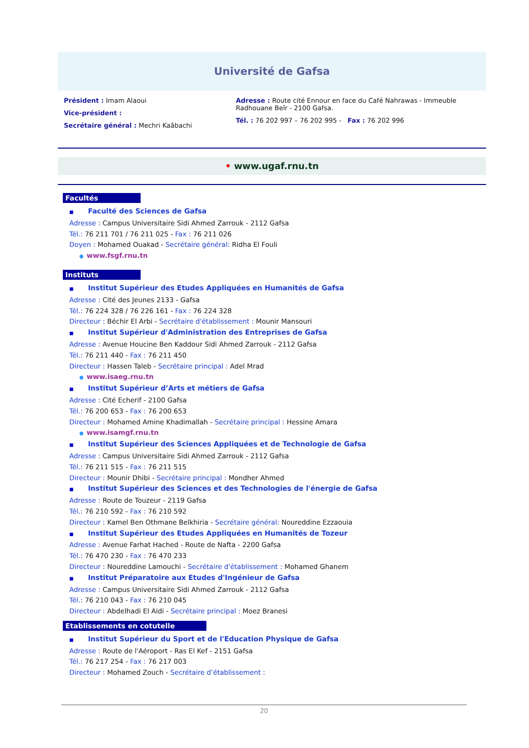Université de Gafsa
Président : Imam Alaoui
Vice-président :
Secrétaire général : Mechri Kaâbachi
Adresse : Route cité Ennour en face du Café Nahrawas - Immeuble Radhouane Beîr - 2100 Gafsa.
Tél. : 76 202 997 – 76 202 995 - Fax : 76 202 996
• www.ugaf.rnu.tn
Facultés
■ Faculté des Sciences de Gafsa
Adresse : Campus Universitaire Sidi Ahmed Zarrouk - 2112 Gafsa
Tél.: 76 211 701 / 76 211 025 - Fax : 76 211 026
Doyen : Mohamed Ouakad - Secrétaire général: Ridha El Fouli
● www.fsgf.rnu.tn
Instituts
■ Institut Supérieur des Etudes Appliquées en Humanités de Gafsa
Adresse : Cité des Jeunes 2133 - Gafsa
Tél.: 76 224 328 / 76 226 161 - Fax : 76 224 328
Directeur : Béchir El Arbi - Secrétaire d'établissement : Mounir Mansouri
■ Institut Supérieur d'Administration des Entreprises de Gafsa
Adresse : Avenue Houcine Ben Kaddour Sidi Ahmed Zarrouk - 2112 Gafsa
Tél.: 76 211 440 - Fax : 76 211 450
Directeur : Hassen Taleb - Secrétaire principal : Adel Mrad
● www.isaeg.rnu.tn
■ Institut Supérieur d’Arts et métiers de Gafsa
Adresse : Cité Echerif - 2100 Gafsa
Tél.: 76 200 653 - Fax : 76 200 653
Directeur : Mohamed Amine Khadimallah - Secrétaire principal : Hessine Amara
● www.isamgf.rnu.tn
■ Institut Supérieur des Sciences Appliquées et de Technologie de Gafsa
Adresse : Campus Universitaire Sidi Ahmed Zarrouk - 2112 Gafsa
Tél.: 76 211 515 - Fax : 76 211 515
Directeur : Mounir Dhibi - Secrétaire principal : Mondher Ahmed
■ Institut Supérieur des Sciences et des Technologies de l'énergie de Gafsa
Adresse : Route de Touzeur - 2119 Gafsa
Tél.: 76 210 592 - Fax : 76 210 592
Directeur : Kamel Ben Othmane Belkhiria - Secrétaire général: Noureddine Ezzaouia
■ Institut Supérieur des Etudes Appliquées en Humanités de Tozeur
Adresse : Avenue Farhat Hached - Route de Nafta - 2200 Gafsa
Tél.: 76 470 230 - Fax : 76 470 233
Directeur : Noureddine Lamouchi - Secrétaire d'établissement : Mohamed Ghanem
■ Institut Préparatoire aux Etudes d'Ingénieur de Gafsa
Adresse : Campus Universitaire Sidi Ahmed Zarrouk - 2112 Gafsa
Tél.: 76 210 043 - Fax : 76 210 045
Directeur : Abdelhadi El Aidi - Secrétaire principal : Moez Branesi
Etablissements en cotutelle
■ Institut Supérieur du Sport et de l'Education Physique de Gafsa
Adresse : Route de l'Aéroport - Ras El Kef - 2151 Gafsa
Tél.: 76 217 254 - Fax : 76 217 003
Directeur : Mohamed Zouch - Secrétaire d’établissement :
20